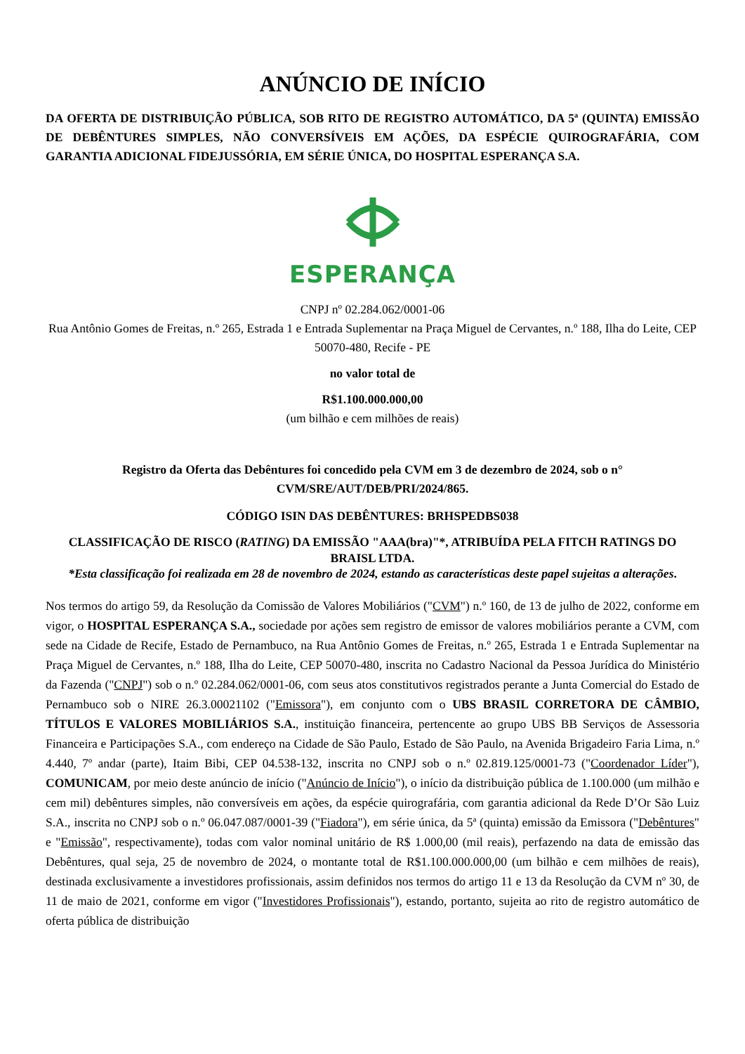ANÚNCIO DE INÍCIO
DA OFERTA DE DISTRIBUIÇÃO PÚBLICA, SOB RITO DE REGISTRO AUTOMÁTICO, DA 5ª (QUINTA) EMISSÃO DE DEBÊNTURES SIMPLES, NÃO CONVERSÍVEIS EM AÇÕES, DA ESPÉCIE QUIROGRAFÁRIA, COM GARANTIA ADICIONAL FIDEJUSSÓRIA, EM SÉRIE ÚNICA, DO HOSPITAL ESPERANÇA S.A.
ESPERANÇA
CNPJ nº 02.284.062/0001-06
Rua Antônio Gomes de Freitas, n.º 265, Estrada 1 e Entrada Suplementar na Praça Miguel de Cervantes, n.º 188, Ilha do Leite, CEP 50070-480, Recife - PE
no valor total de
R$1.100.000.000,00
(um bilhão e cem milhões de reais)
Registro da Oferta das Debêntures foi concedido pela CVM em 3 de dezembro de 2024, sob o n° CVM/SRE/AUT/DEB/PRI/2024/865.
CÓDIGO ISIN DAS DEBÊNTURES: BRHSPEDBS038
CLASSIFICAÇÃO DE RISCO (RATING) DA EMISSÃO "AAA(bra)"*, ATRIBUÍDA PELA FITCH RATINGS DO BRAISL LTDA.
*Esta classificação foi realizada em 28 de novembro de 2024, estando as características deste papel sujeitas a alterações.
Nos termos do artigo 59, da Resolução da Comissão de Valores Mobiliários ("CVM") n.º 160, de 13 de julho de 2022, conforme em vigor, o HOSPITAL ESPERANÇA S.A., sociedade por ações sem registro de emissor de valores mobiliários perante a CVM, com sede na Cidade de Recife, Estado de Pernambuco, na Rua Antônio Gomes de Freitas, n.º 265, Estrada 1 e Entrada Suplementar na Praça Miguel de Cervantes, n.º 188, Ilha do Leite, CEP 50070-480, inscrita no Cadastro Nacional da Pessoa Jurídica do Ministério da Fazenda ("CNPJ") sob o n.º 02.284.062/0001-06, com seus atos constitutivos registrados perante a Junta Comercial do Estado de Pernambuco sob o NIRE 26.3.00021102 ("Emissora"), em conjunto com o UBS BRASIL CORRETORA DE CÂMBIO, TÍTULOS E VALORES MOBILIÁRIOS S.A., instituição financeira, pertencente ao grupo UBS BB Serviços de Assessoria Financeira e Participações S.A., com endereço na Cidade de São Paulo, Estado de São Paulo, na Avenida Brigadeiro Faria Lima, n.º 4.440, 7º andar (parte), Itaim Bibi, CEP 04.538-132, inscrita no CNPJ sob o n.º 02.819.125/0001-73 ("Coordenador Líder"), COMUNICAM, por meio deste anúncio de início ("Anúncio de Início"), o início da distribuição pública de 1.100.000 (um milhão e cem mil) debêntures simples, não conversíveis em ações, da espécie quirografária, com garantia adicional da Rede D’Or São Luiz S.A., inscrita no CNPJ sob o n.º 06.047.087/0001-39 ("Fiadora"), em série única, da 5ª (quinta) emissão da Emissora ("Debêntures" e "Emissão", respectivamente), todas com valor nominal unitário de R$ 1.000,00 (mil reais), perfazendo na data de emissão das Debêntures, qual seja, 25 de novembro de 2024, o montante total de R$1.100.000.000,00 (um bilhão e cem milhões de reais), destinada exclusivamente a investidores profissionais, assim definidos nos termos do artigo 11 e 13 da Resolução da CVM nº 30, de 11 de maio de 2021, conforme em vigor ("Investidores Profissionais"), estando, portanto, sujeita ao rito de registro automático de oferta pública de distribuição